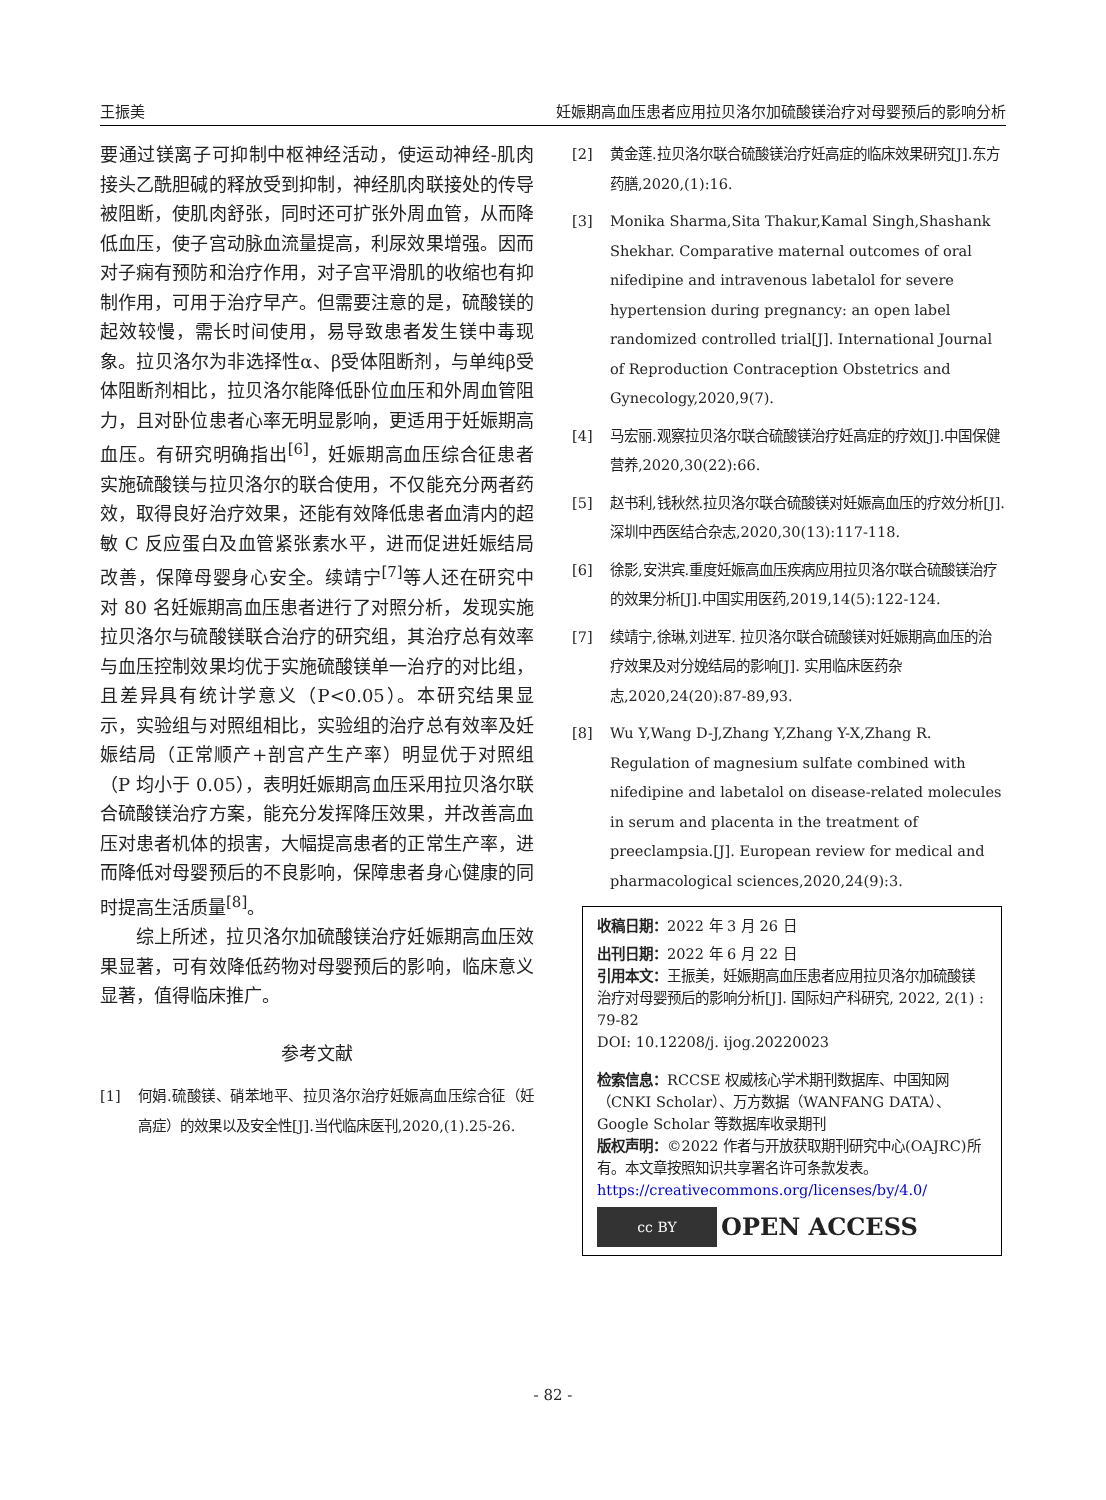王振美 妊娠期高血压患者应用拉贝洛尔加硫酸镁治疗对母婴预后的影响分析
要通过镁离子可抑制中枢神经活动，使运动神经-肌肉接头乙酰胆碱的释放受到抑制，神经肌肉联接处的传导被阻断，使肌肉舒张，同时还可扩张外周血管，从而降低血压，使子宫动脉血流量提高，利尿效果增强。因而对子痫有预防和治疗作用，对子宫平滑肌的收缩也有抑制作用，可用于治疗早产。但需要注意的是，硫酸镁的起效较慢，需长时间使用，易导致患者发生镁中毒现象。拉贝洛尔为非选择性α、β受体阻断剂，与单纯β受体阻断剂相比，拉贝洛尔能降低卧位血压和外周血管阻力，且对卧位患者心率无明显影响，更适用于妊娠期高血压。有研究明确指出<sup>[6]</sup>，妊娠期高血压综合征患者实施硫酸镁与拉贝洛尔的联合使用，不仅能充分两者药效，取得良好治疗效果，还能有效降低患者血清内的超敏 C 反应蛋白及血管紧张素水平，进而促进妊娠结局改善，保障母婴身心安全。续靖宁<sup>[7]</sup>等人还在研究中对 80 名妊娠期高血压患者进行了对照分析，发现实施拉贝洛尔与硫酸镁联合治疗的研究组，其治疗总有效率与血压控制效果均优于实施硫酸镁单一治疗的对比组，且差异具有统计学意义（P<0.05）。本研究结果显示，实验组与对照组相比，实验组的治疗总有效率及妊娠结局（正常顺产+剖宫产生产率）明显优于对照组（P 均小于 0.05），表明妊娠期高血压采用拉贝洛尔联合硫酸镁治疗方案，能充分发挥降压效果，并改善高血压对患者机体的损害，大幅提高患者的正常生产率，进而降低对母婴预后的不良影响，保障患者身心健康的同时提高生活质量<sup>[8]</sup>。
综上所述，拉贝洛尔加硫酸镁治疗妊娠期高血压效果显著，可有效降低药物对母婴预后的影响，临床意义显著，值得临床推广。
参考文献
[1] 何娟.硫酸镁、硝苯地平、拉贝洛尔治疗妊娠高血压综合征（妊高症）的效果以及安全性[J].当代临床医刊,2020,(1).25-26.
[2] 黄金莲.拉贝洛尔联合硫酸镁治疗妊高症的临床效果研究[J].东方药膳,2020,(1):16.
[3] Monika Sharma,Sita Thakur,Kamal Singh,Shashank Shekhar. Comparative maternal outcomes of oral nifedipine and intravenous labetalol for severe hypertension during pregnancy: an open label randomized controlled trial[J]. International Journal of Reproduction Contraception Obstetrics and Gynecology,2020,9(7).
[4] 马宏丽.观察拉贝洛尔联合硫酸镁治疗妊高症的疗效[J].中国保健营养,2020,30(22):66.
[5] 赵书利,钱秋然.拉贝洛尔联合硫酸镁对妊娠高血压的疗效分析[J].深圳中西医结合杂志,2020,30(13):117-118.
[6] 徐影,安洪宾.重度妊娠高血压疾病应用拉贝洛尔联合硫酸镁治疗的效果分析[J].中国实用医药,2019,14(5):122-124.
[7] 续靖宁,徐琳,刘进军. 拉贝洛尔联合硫酸镁对妊娠期高血压的治疗效果及对分娩结局的影响[J]. 实用临床医药杂志,2020,24(20):87-89,93.
[8] Wu Y,Wang D-J,Zhang Y,Zhang Y-X,Zhang R. Regulation of magnesium sulfate combined with nifedipine and labetalol on disease-related molecules in serum and placenta in the treatment of preeclampsia.[J]. European review for medical and pharmacological sciences,2020,24(9):3.
收稿日期：2022 年 3 月 26 日
出刊日期：2022 年 6 月 22 日
引用本文：王振美，妊娠期高血压患者应用拉贝洛尔加硫酸镁治疗对母婴预后的影响分析[J]. 国际妇产科研究, 2022, 2(1) : 79-82
DOI: 10.12208/j. ijog.20220023
检索信息：RCCSE 权威核心学术期刊数据库、中国知网（CNKI Scholar）、万方数据（WANFANG DATA）、Google Scholar 等数据库收录期刊
版权声明：©2022 作者与开放获取期刊研究中心(OAJRC)所有。本文章按照知识共享署名许可条款发表。https://creativecommons.org/licenses/by/4.0/
cc BY
OPEN ACCESS
- 82 -